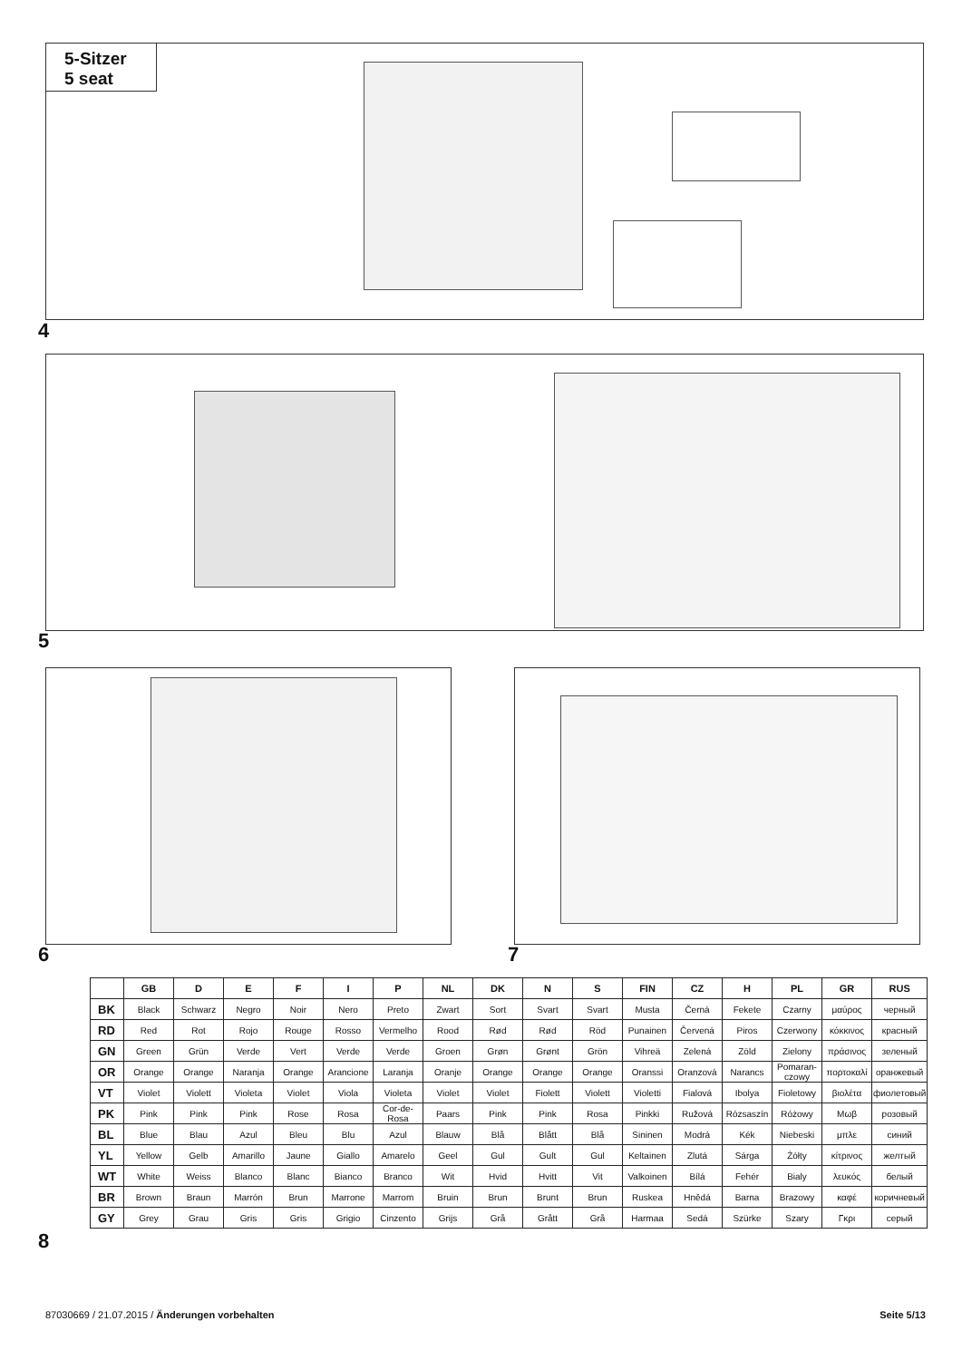5-Sitzer
5 seat
4
5
6 7
| | GB | D | E | F | I | P | NL | DK | N | S | FIN | CZ | H | PL | GR | RUS |
| --- | --- | --- | --- | --- | --- | --- | --- | --- | --- | --- | --- | --- | --- | --- | --- | --- |
| BK | Black | Schwarz | Negro | Noir | Nero | Preto | Zwart | Sort | Svart | Svart | Musta | Černá | Fekete | Czarny | μαύρος | черный |
| RD | Red | Rot | Rojo | Rouge | Rosso | Vermelho | Rood | Rød | Rød | Röd | Punainen | Červená | Piros | Czerwony | κόκκινος | красный |
| GN | Green | Grün | Verde | Vert | Verde | Verde | Groen | Grøn | Grønt | Grön | Vihreä | Zelená | Zöld | Zielony | πράσινος | зеленый |
| OR | Orange | Orange | Naranja | Orange | Arancione | Laranja | Oranje | Orange | Orange | Orange | Oranssi | Oranzová | Narancs | Pomaran-czowy | πορτοκαλί | оранжевый |
| VT | Violet | Violett | Violeta | Violet | Viola | Violeta | Violet | Violet | Fiolett | Violett | Violetti | Fialová | Ibolya | Fioletowy | βιολέτα | фиолетовый |
| PK | Pink | Pink | Pink | Rose | Rosa | Cor-de-Rosa | Paars | Pink | Pink | Rosa | Pinkki | Ružová | Rózsaszín | Różowy | Μωβ | розовый |
| BL | Blue | Blau | Azul | Bleu | Blu | Azul | Blauw | Blå | Blått | Blå | Sininen | Modrá | Kék | Niebeski | μπλε | синий |
| YL | Yellow | Gelb | Amarillo | Jaune | Giallo | Amarelo | Geel | Gul | Gult | Gul | Keltainen | Zlutá | Sárga | Żółty | κίτρινος | желтый |
| WT | White | Weiss | Blanco | Blanc | Bianco | Branco | Wit | Hvid | Hvitt | Vit | Valkoinen | Bílá | Fehér | Bialy | λευκός | белый |
| BR | Brown | Braun | Marrón | Brun | Marrone | Marrom | Bruin | Brun | Brunt | Brun | Ruskea | Hnědá | Barna | Brazowy | καφέ | коричневый |
| GY | Grey | Grau | Gris | Gris | Grigio | Cinzento | Grijs | Grå | Grått | Grå | Harmaa | Sedá | Szürke | Szary | Γκρι | серый |
8
87030669 / 21.07.2015 / Änderungen vorbehalten
Seite 5/13